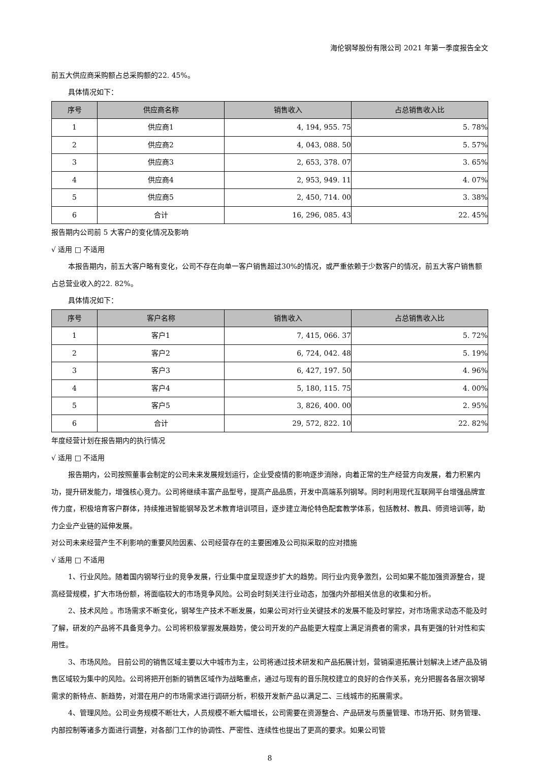海伦钢琴股份有限公司 2021 年第一季度报告全文
前五大供应商采购额占总采购额的22. 45%。
具体情况如下：
| 序号 | 供应商名称 | 销售收入 | 占总销售收入比 |
| --- | --- | --- | --- |
| 1 | 供应商1 | 4, 194, 955. 75 | 5. 78% |
| 2 | 供应商2 | 4, 043, 088. 50 | 5. 57% |
| 3 | 供应商3 | 2, 653, 378. 07 | 3. 65% |
| 4 | 供应商4 | 2, 953, 949. 11 | 4. 07% |
| 5 | 供应商5 | 2, 450, 714. 00 | 3. 38% |
| 6 | 合计 | 16, 296, 085. 43 | 22. 45% |
报告期内公司前 5 大客户的变化情况及影响
√ 适用 □ 不适用
本报告期内，前五大客户略有变化，公司不存在向单一客户销售超过30%的情况，或严重依赖于少数客户的情况，前五大客户销售额占总营业收入的22. 82%。
具体情况如下：
| 序号 | 客户名称 | 销售收入 | 占总销售收入比 |
| --- | --- | --- | --- |
| 1 | 客户1 | 7, 415, 066. 37 | 5. 72% |
| 2 | 客户2 | 6, 724, 042. 48 | 5. 19% |
| 3 | 客户3 | 6, 427, 197. 50 | 4. 96% |
| 4 | 客户4 | 5, 180, 115. 75 | 4. 00% |
| 5 | 客户5 | 3, 826, 400. 00 | 2. 95% |
| 6 | 合计 | 29, 572, 822. 10 | 22. 82% |
年度经营计划在报告期内的执行情况
√ 适用 □ 不适用
报告期内，公司按照董事会制定的公司未来发展规划运行，企业受疫情的影响逐步消除，向着正常的生产经营方向发展，着力积累内功，提升研发能力，增强核心竞力。公司将继续丰富产品型号，提高产品品质，开发中高端系列钢琴。同时利用现代互联网平台增强品牌宣传力度，积极培育客户群体，持续推进智能钢琴及艺术教育培训项目，逐步建立海伦特色配套教学体系，包括教材、教具、师资培训等，助力企业产业链的延伸发展。
对公司未来经营产生不利影响的重要风险因素、公司经营存在的主要困难及公司拟采取的应对措施
√ 适用 □ 不适用
1、行业风险。随着国内钢琴行业的竞争发展，行业集中度呈现逐步扩大的趋势。同行业内竞争激烈，公司如果不能加强资源整合，提高经营规模，扩大市场份额，将面临较大的市场竞争风险。公司会时刻关注行业动态，加强内外部相关信息的收集和分析。
2、技术风险 。市场需求不断变化，钢琴生产技术不断发展，如果公司对行业关键技术的发展不能及时掌控，对市场需求动态不能及时了解，研发的产品将不具备竞争力。公司将积极掌握发展趋势，使公司开发的产品能更大程度上满足消费者的需求，具有更强的针对性和实用性。
3、市场风险。 目前公司的销售区域主要以大中城市为主，公司将通过技术研发和产品拓展计划，营销渠道拓展计划解决上述产品及销售区域较为集中的风险。公司将把开创新的销售区域作为战略重点，通过与现有的音乐院校建立的良好的合作关系，充分把握各各层次钢琴需求的新特点、新趋势，对潜在用户的市场需求进行调研分析，积极开发新产品以满足二、三线城市的拓展需求。
4、管理风险。公司业务规模不断壮大，人员规模不断大幅增长，公司需要在资源整合、产品研发与质量管理、市场开拓、财务管理、内部控制等诸多方面进行调整，对各部门工作的协调性、严密性、连续性也提出了更高的要求。如果公司管
8